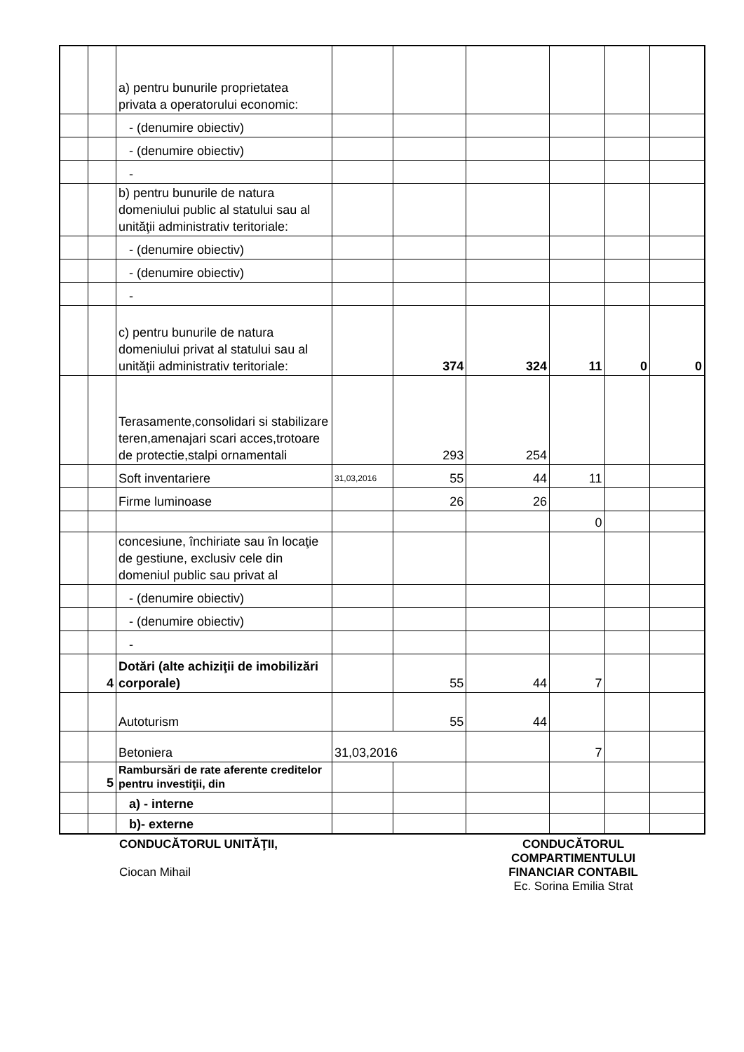| | | a) pentru bunurile proprietatea privata a operatorului economic: | | | | | | |
| | | - (denumire obiectiv) | | | | | | |
| | | - (denumire obiectiv) | | | | | | |
| | | - | | | | | | |
| | | b) pentru bunurile de natura domeniului public al statului sau al unităţii administrativ teritoriale: | | | | | | |
| | | - (denumire obiectiv) | | | | | | |
| | | - (denumire obiectiv) | | | | | | |
| | | - | | | | | | |
| | | c) pentru bunurile de natura domeniului privat al statului sau al unităţii administrativ teritoriale: | | 374 | 324 | 11 | 0 | 0 |
| | | Terasamente,consolidari si stabilizare teren,amenajari scari acces,trotoare de protectie,stalpi ornamentali | | 293 | 254 | | | |
| | | Soft inventariere | 31,03,2016 | 55 | 44 | 11 | | |
| | | Firme luminoase | | 26 | 26 | | | |
| | | | | | | 0 | | |
| | | concesiune, închiriate sau în locaţie de gestiune, exclusiv cele din domeniul public sau privat al | | | | | | |
| | | - (denumire obiectiv) | | | | | | |
| | | - (denumire obiectiv) | | | | | | |
| | | - | | | | | | |
| | 4 | Dotări (alte achiziţii de imobilizări corporale) | | 55 | 44 | 7 | | |
| | | Autoturism | | 55 | 44 | | | |
| | | Betoniera | 31,03,2016 | | | 7 | | |
| | 5 | Rambursări de rate aferente creditelor pentru investiţii, din | | | | | | |
| | | a) - interne | | | | | | |
| | | b)- externe | | | | | | |
CONDUCĂTORUL UNITĂŢII,
Ciocan Mihail
CONDUCĂTORUL
COMPARTIMENTULUI
FINANCIAR CONTABIL
Ec. Sorina Emilia Strat